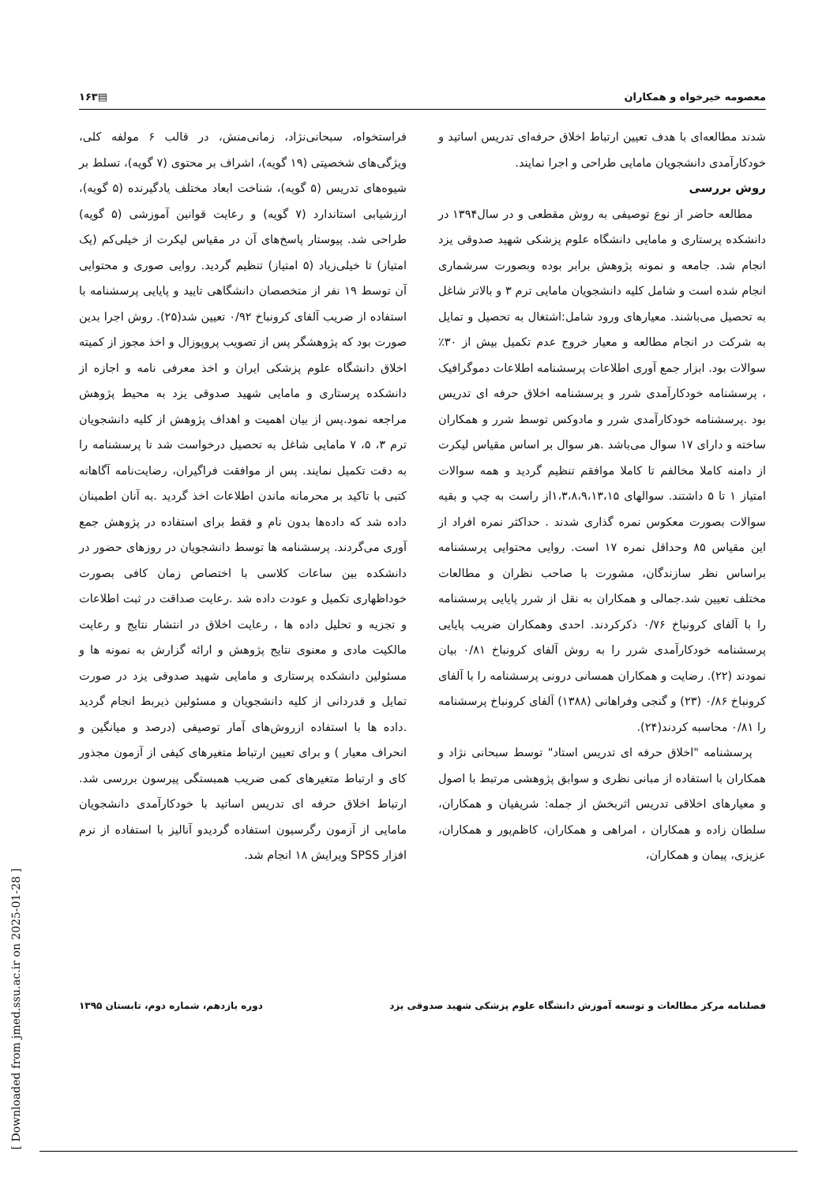معصومه خیرخواه و همکاران ▤۱۶۳
شدند مطالعه‌ای با هدف تعیین ارتباط اخلاق حرفه‌ای تدریس اساتید و خودکارآمدی دانشجویان مامایی طراحی و اجرا نمایند.
روش بررسی
مطالعه حاضر از نوع توصیفی به روش مقطعی و در سال۱۳۹۴ در دانشکده پرستاری و مامایی دانشگاه علوم پزشکی شهید صدوقی یزد انجام شد. جامعه و نمونه پژوهش برابر بوده وبصورت سرشماری انجام شده است و شامل کلیه دانشجویان مامایی ترم ۳ و بالاتر شاغل به تحصیل می‌باشند. معیارهای ورود شامل:اشتغال به تحصیل و تمایل به شرکت در انجام مطالعه و معیار خروج عدم تکمیل بیش از ۳۰٪ سوالات بود. ابزار جمع آوری اطلاعات پرسشنامه اطلاعات دموگرافیک ، پرسشنامه خودکارآمدی شرر و پرسشنامه اخلاق حرفه ای تدریس بود .پرسشنامه خودکارآمدی شرر و مادوکس توسط شرر و همکاران ساخته و دارای ۱۷ سوال می‌باشد .هر سوال بر اساس مقیاس لیکرت از دامنه کاملا مخالفم تا کاملا موافقم تنظیم گردید و همه سوالات امتیاز ۱ تا ۵ داشتند. سوالهای ۱،۳،۸،۹،۱۳،۱۵از راست به چپ و بقیه سوالات بصورت معکوس نمره گذاری شدند . حداکثر نمره افراد از این مقیاس ۸۵ وحداقل نمره ۱۷ است. روایی محتوایی پرسشنامه براساس نظر سازندگان، مشورت با صاحب نظران و مطالعات مختلف تعیین شد.جمالی و همکاران به نقل از شرر پایایی پرسشنامه را با آلفای کرونباخ ۰/۷۶ ذکرکردند. احدی وهمکاران ضریب پایایی پرسشنامه خودکارآمدی شرر را به روش آلفای کرونباخ ۰/۸۱ بیان نمودند (۲۲). رضایت و همکاران همسانی درونی پرسشنامه را با آلفای کرونباخ ۰/۸۶ (۲۳) و گنجی وفراهانی (۱۳۸۸) آلفای کرونباخ پرسشنامه را ۰/۸۱ محاسبه کردند(۲۴).
پرسشنامه "اخلاق حرفه ای تدریس استاد" توسط سبحانی نژاد و همکاران با استفاده از مبانی نظری و سوابق پژوهشی مرتبط با اصول و معیارهای اخلاقی تدریس اثربخش از جمله: شریفیان و همکاران، سلطان زاده و همکاران ، امراهی و همکاران، کاظم‌پور و همکاران، عزیزی، پیمان و همکاران،
فراستخواه، سبحانی‌نژاد، زمانی‌منش، در قالب ۶ مولفه کلی، ویژگی‌های شخصیتی (۱۹ گویه)، اشراف بر محتوی (۷ گویه)، تسلط بر شیوه‌های تدریس (۵ گویه)، شناخت ابعاد مختلف یادگیرنده (۵ گویه)، ارزشیابی استاندارد (۷ گویه) و رعایت قوانین آموزشی (۵ گویه) طراحی شد. پیوستار پاسخ‌های آن در مقیاس لیکرت از خیلی‌کم (یک امتیاز) تا خیلی‌زیاد (۵ امتیاز) تنظیم گردید. روایی صوری و محتوایی آن توسط ۱۹ نفر از متخصصان دانشگاهی تایید و پایایی پرسشنامه با استفاده از ضریب آلفای کرونباخ ۰/۹۲ تعیین شد(۲۵). روش اجرا بدین صورت بود که پژوهشگر پس از تصویب پروپوزال و اخذ مجوز از کمیته اخلاق دانشگاه علوم پزشکی ایران و اخذ معرفی نامه و اجازه از دانشکده پرستاری و مامایی شهید صدوقی یزد به محیط پژوهش مراجعه نمود.پس از بیان اهمیت و اهداف پژوهش از کلیه دانشجویان ترم ۳، ۵، ۷ مامایی شاغل به تحصیل درخواست شد تا پرسشنامه را به دقت تکمیل نمایند. پس از موافقت فراگیران، رضایت‌نامه آگاهانه کتبی با تاکید بر محرمانه ماندن اطلاعات اخذ گردید .به آنان اطمینان داده شد که داده‌ها بدون نام و فقط برای استفاده در پژوهش جمع آوری می‌گردند. پرسشنامه ها توسط دانشجویان در روزهای حضور در دانشکده بین ساعات کلاسی با اختصاص زمان کافی بصورت خوداظهاری تکمیل و عودت داده شد .رعایت صداقت در ثبت اطلاعات و تجزیه و تحلیل داده ها ، رعایت اخلاق در انتشار نتایج و رعایت مالکیت مادی و معنوی نتایج پژوهش و ارائه گزارش به نمونه ها و مسئولین دانشکده پرستاری و مامایی شهید صدوقی یزد در صورت تمایل و قدردانی از کلیه دانشجویان و مسئولین ذیربط انجام گردید .داده ها با استفاده ازروش‌های آمار توصیفی (درصد و میانگین و انحراف معیار ) و برای تعیین ارتباط متغیرهای کیفی از آزمون مجذور کای و ارتباط متغیرهای کمی ضریب همبستگی پیرسون بررسی شد. ارتباط اخلاق حرفه ای تدریس اساتید با خودکارآمدی دانشجویان مامایی از آزمون رگرسیون استفاده گردیدو آنالیز با استفاده از نرم افزار SPSS ویرایش ۱۸ انجام شد.
فصلنامه مرکز مطالعات و توسعه آموزش دانشگاه علوم پزشکی شهید صدوقی یزد دوره یازدهم، شماره دوم، تابستان ۱۳۹۵
[ Downloaded from jmed.ssu.ac.ir on 2025-01-28 ]